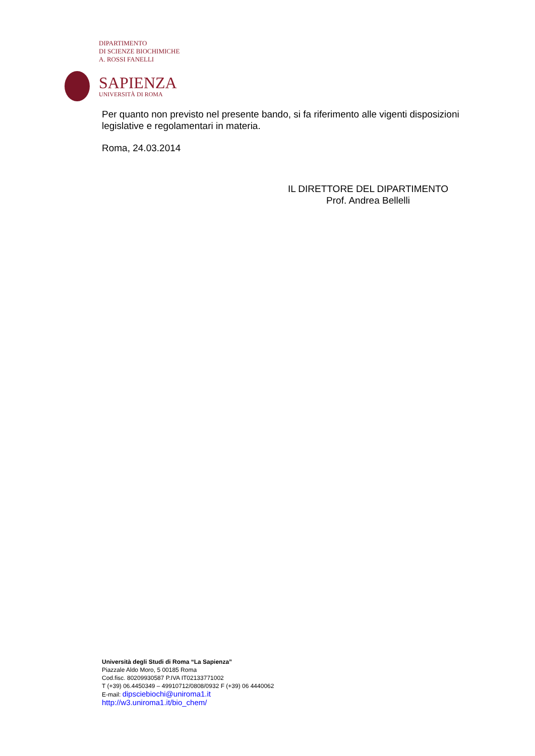DIPARTIMENTO
DI SCIENZE BIOCHIMICHE
A. ROSSI FANELLI
SAPIENZA
UNIVERSITÀ DI ROMA
Per quanto non previsto nel presente bando, si fa riferimento alle vigenti disposizioni legislative e regolamentari in materia.
Roma, 24.03.2014
IL DIRETTORE DEL DIPARTIMENTO
Prof. Andrea Bellelli
Università degli Studi di Roma “La Sapienza”
Piazzale Aldo Moro, 5 00185 Roma
Cod.fisc. 80209930587 P.IVA IT02133771002
T (+39) 06.4450349 – 49910712/0808/0932 F (+39) 06 4440062
E-mail: dipsciebiochi@uniroma1.it
http://w3.uniroma1.it/bio_chem/